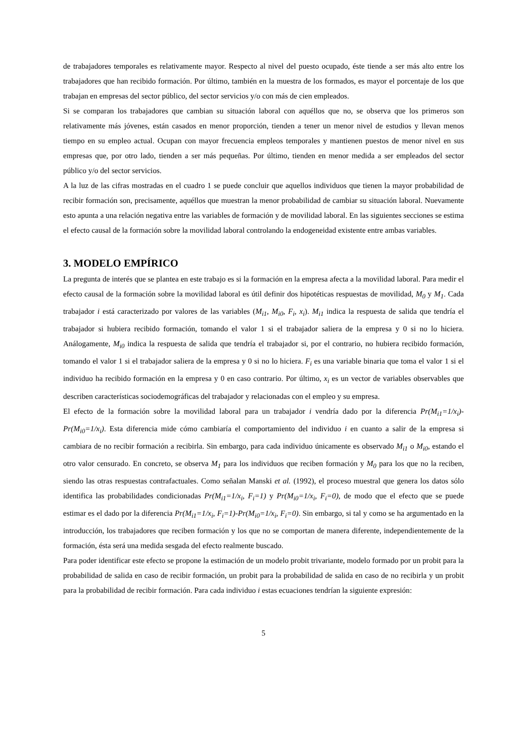de trabajadores temporales es relativamente mayor. Respecto al nivel del puesto ocupado, éste tiende a ser más alto entre los trabajadores que han recibido formación. Por último, también en la muestra de los formados, es mayor el porcentaje de los que trabajan en empresas del sector público, del sector servicios y/o con más de cien empleados.
Si se comparan los trabajadores que cambian su situación laboral con aquéllos que no, se observa que los primeros son relativamente más jóvenes, están casados en menor proporción, tienden a tener un menor nivel de estudios y llevan menos tiempo en su empleo actual. Ocupan con mayor frecuencia empleos temporales y mantienen puestos de menor nivel en sus empresas que, por otro lado, tienden a ser más pequeñas. Por último, tienden en menor medida a ser empleados del sector público y/o del sector servicios.
A la luz de las cifras mostradas en el cuadro 1 se puede concluir que aquellos individuos que tienen la mayor probabilidad de recibir formación son, precisamente, aquéllos que muestran la menor probabilidad de cambiar su situación laboral. Nuevamente esto apunta a una relación negativa entre las variables de formación y de movilidad laboral. En las siguientes secciones se estima el efecto causal de la formación sobre la movilidad laboral controlando la endogeneidad existente entre ambas variables.
3. MODELO EMPÍRICO
La pregunta de interés que se plantea en este trabajo es si la formación en la empresa afecta a la movilidad laboral. Para medir el efecto causal de la formación sobre la movilidad laboral es útil definir dos hipotéticas respuestas de movilidad, M<sub>0</sub> y M<sub>1</sub>. Cada trabajador i está caracterizado por valores de las variables (M<sub>i1</sub>, M<sub>i0</sub>, F<sub>i</sub>, x<sub>i</sub>). M<sub>i1</sub> indica la respuesta de salida que tendría el trabajador si hubiera recibido formación, tomando el valor 1 si el trabajador saliera de la empresa y 0 si no lo hiciera. Análogamente, M<sub>i0</sub> indica la respuesta de salida que tendría el trabajador si, por el contrario, no hubiera recibido formación, tomando el valor 1 si el trabajador saliera de la empresa y 0 si no lo hiciera. F<sub>i</sub> es una variable binaria que toma el valor 1 si el individuo ha recibido formación en la empresa y 0 en caso contrario. Por último, x<sub>i</sub> es un vector de variables observables que describen características sociodemográficas del trabajador y relacionadas con el empleo y su empresa.
El efecto de la formación sobre la movilidad laboral para un trabajador i vendría dado por la diferencia Pr(M<sub>i1</sub>=1/x<sub>i</sub>)-Pr(M<sub>i0</sub>=1/x<sub>i</sub>). Esta diferencia mide cómo cambiaría el comportamiento del individuo i en cuanto a salir de la empresa si cambiara de no recibir formación a recibirla. Sin embargo, para cada individuo únicamente es observado M<sub>i1</sub> o M<sub>i0</sub>, estando el otro valor censurado. En concreto, se observa M<sub>1</sub> para los individuos que reciben formación y M<sub>0</sub> para los que no la reciben, siendo las otras respuestas contrafactuales. Como señalan Manski et al. (1992), el proceso muestral que genera los datos sólo identifica las probabilidades condicionadas Pr(M<sub>i1</sub>=1/x<sub>i</sub>, F<sub>i</sub>=1) y Pr(M<sub>i0</sub>=1/x<sub>i</sub>, F<sub>i</sub>=0), de modo que el efecto que se puede estimar es el dado por la diferencia Pr(M<sub>i1</sub>=1/x<sub>i</sub>, F<sub>i</sub>=1)-Pr(M<sub>i0</sub>=1/x<sub>i</sub>, F<sub>i</sub>=0). Sin embargo, si tal y como se ha argumentado en la introducción, los trabajadores que reciben formación y los que no se comportan de manera diferente, independientemente de la formación, ésta será una medida sesgada del efecto realmente buscado.
Para poder identificar este efecto se propone la estimación de un modelo probit trivariante, modelo formado por un probit para la probabilidad de salida en caso de recibir formación, un probit para la probabilidad de salida en caso de no recibirla y un probit para la probabilidad de recibir formación. Para cada individuo i estas ecuaciones tendrían la siguiente expresión:
5